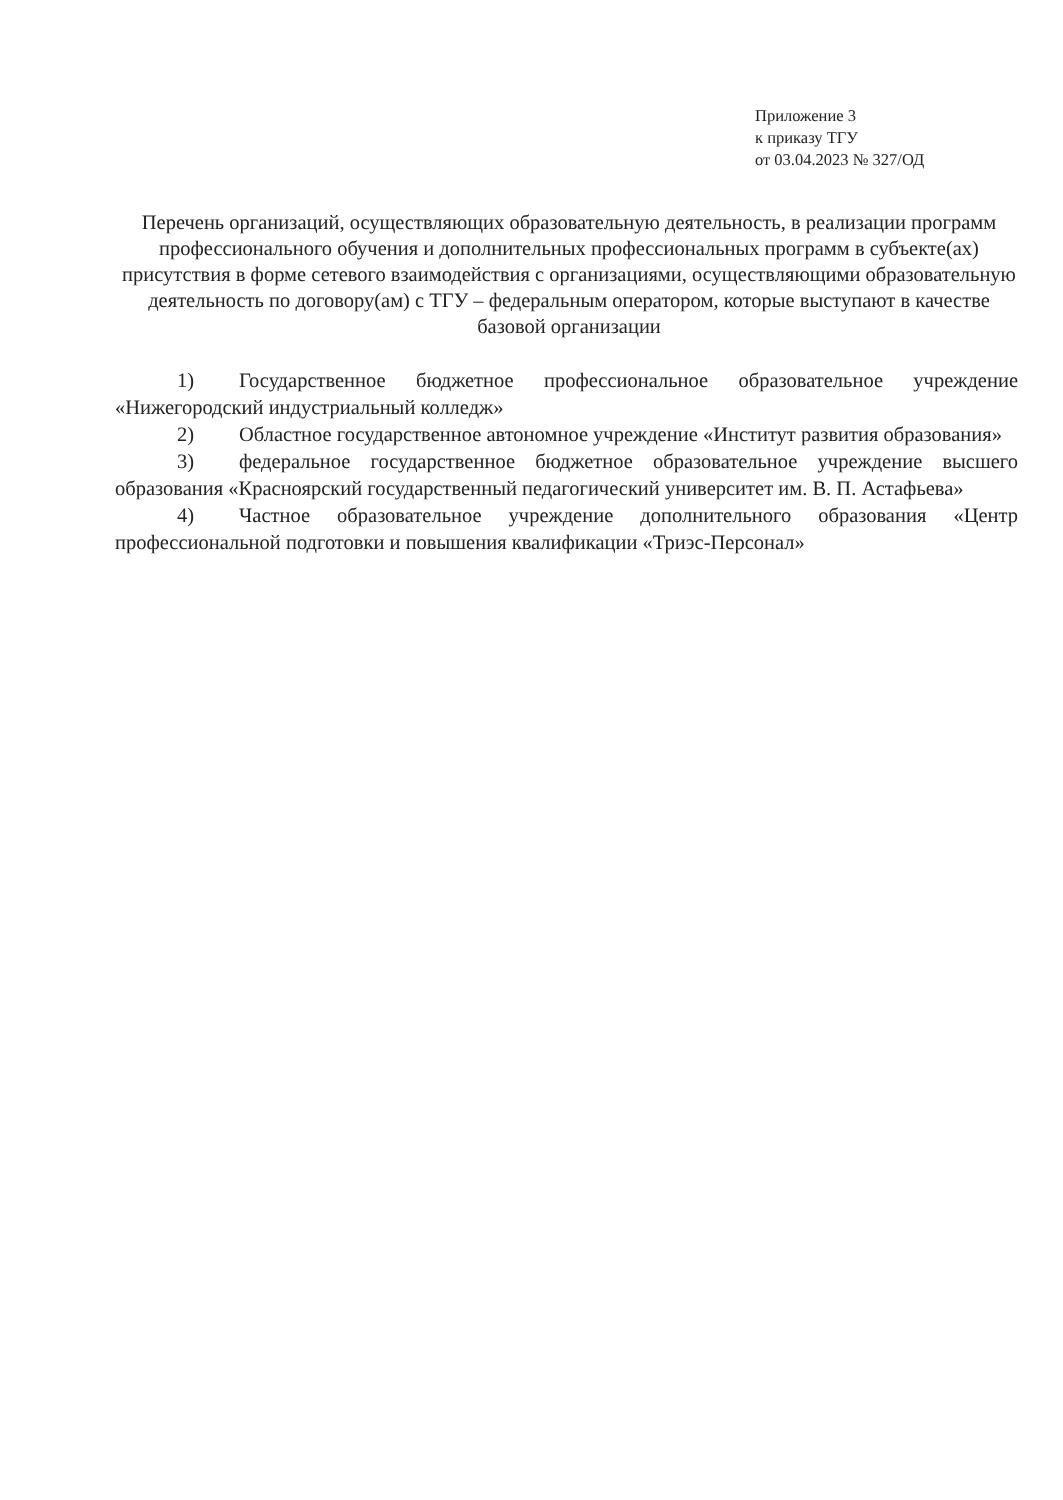Приложение 3
к приказу ТГУ
от 03.04.2023 № 327/ОД
Перечень организаций, осуществляющих образовательную деятельность, в реализации программ профессионального обучения и дополнительных профессиональных программ в субъекте(ах) присутствия в форме сетевого взаимодействия с организациями, осуществляющими образовательную деятельность по договору(ам) с ТГУ – федеральным оператором, которые выступают в качестве базовой организации
1) Государственное бюджетное профессиональное образовательное учреждение «Нижегородский индустриальный колледж»
2) Областное государственное автономное учреждение «Институт развития образования»
3) федеральное государственное бюджетное образовательное учреждение высшего образования «Красноярский государственный педагогический университет им. В. П. Астафьева»
4) Частное образовательное учреждение дополнительного образования «Центр профессиональной подготовки и повышения квалификации «Триэс-Персонал»